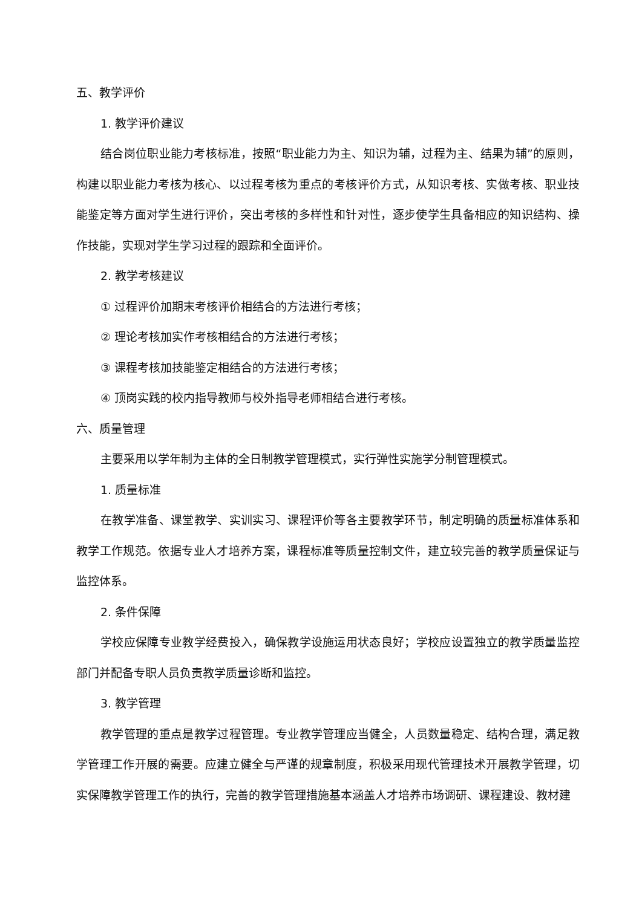五、教学评价
1. 教学评价建议
结合岗位职业能力考核标准，按照“职业能力为主、知识为辅，过程为主、结果为辅”的原则，构建以职业能力考核为核心、以过程考核为重点的考核评价方式，从知识考核、实做考核、职业技能鉴定等方面对学生进行评价，突出考核的多样性和针对性，逐步使学生具备相应的知识结构、操作技能，实现对学生学习过程的跟踪和全面评价。
2. 教学考核建议
① 过程评价加期末考核评价相结合的方法进行考核；
② 理论考核加实作考核相结合的方法进行考核；
③ 课程考核加技能鉴定相结合的方法进行考核；
④ 顶岗实践的校内指导教师与校外指导老师相结合进行考核。
六、质量管理
主要采用以学年制为主体的全日制教学管理模式，实行弹性实施学分制管理模式。
1. 质量标准
在教学准备、课堂教学、实训实习、课程评价等各主要教学环节，制定明确的质量标准体系和教学工作规范。依据专业人才培养方案，课程标准等质量控制文件，建立较完善的教学质量保证与监控体系。
2. 条件保障
学校应保障专业教学经费投入，确保教学设施运用状态良好；学校应设置独立的教学质量监控部门并配备专职人员负责教学质量诊断和监控。
3. 教学管理
教学管理的重点是教学过程管理。专业教学管理应当健全，人员数量稳定、结构合理，满足教学管理工作开展的需要。应建立健全与严谨的规章制度，积极采用现代管理技术开展教学管理，切实保障教学管理工作的执行，完善的教学管理措施基本涵盖人才培养市场调研、课程建设、教材建